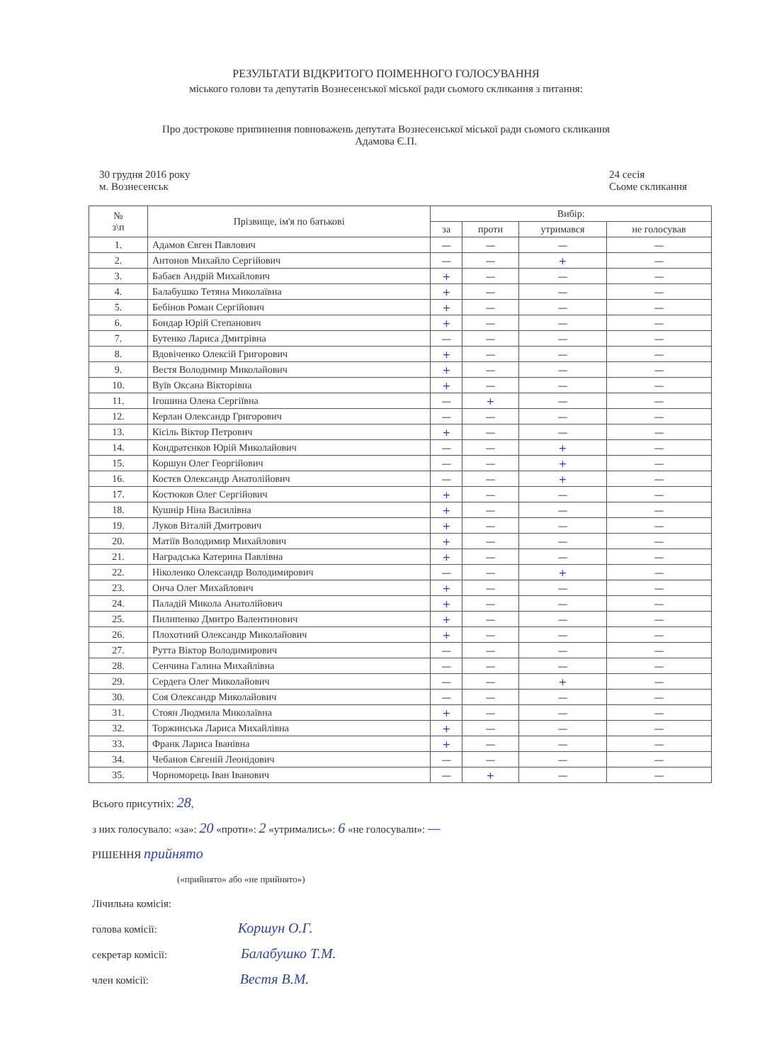РЕЗУЛЬТАТИ ВІДКРИТОГО ПОІМЕННОГО ГОЛОСУВАННЯ
міського голови та депутатів Вознесенської міської ради сьомого скликання з питання:
Про дострокове припинення повноважень депутата Вознесенської міської ради сьомого скликання
Адамова Є.П.
30 грудня 2016 року
м. Вознесенськ
24 сесія
Сьоме скликання
| № з\п | Прізвище, ім'я по батькові | Вибір: | | | |
| --- | --- | --- | --- | --- | --- |
| | | за | проти | утримався | не голосував |
| 1. | Адамов Євген Павлович | — | — | — | — |
| 2. | Антонов Михайло Сергійович | — | — | + | — |
| 3. | Бабаєв Андрій Михайлович | + | — | — | — |
| 4. | Балабушко Тетяна Миколаївна | + | — | — | — |
| 5. | Бебінов Роман Сергійович | + | — | — | — |
| 6. | Бондар Юрій Степанович | + | — | — | — |
| 7. | Бутенко Лариса Дмитрівна | — | — | — | — |
| 8. | Вдовіченко Олексій Григорович | + | — | — | — |
| 9. | Вестя Володимир Миколайович | + | — | — | — |
| 10. | Вуїв Оксана Вікторівна | + | — | — | — |
| 11. | Ігошина Олена Сергіївна | — | + | — | — |
| 12. | Керлан Олександр Григорович | — | — | — | — |
| 13. | Кісіль Віктор Петрович | + | — | — | — |
| 14. | Кондратєнков Юрій Миколайович | — | — | + | — |
| 15. | Коршун Олег Георгійович | — | — | + | — |
| 16. | Костєв Олександр Анатолійович | — | — | + | — |
| 17. | Костюков Олег Сергійович | + | — | — | — |
| 18. | Кушнір Ніна Василівна | + | — | — | — |
| 19. | Луков Віталій Дмитрович | + | — | — | — |
| 20. | Матіїв Володимир Михайлович | + | — | — | — |
| 21. | Наградська Катерина Павлівна | + | — | — | — |
| 22. | Ніколенко Олександр Володимирович | — | — | + | — |
| 23. | Онча Олег Михайлович | + | — | — | — |
| 24. | Паладій Микола Анатолійович | + | — | — | — |
| 25. | Пилипенко Дмитро Валентинович | + | — | — | — |
| 26. | Плохотний Олександр Миколайович | + | — | — | — |
| 27. | Рутта Віктор Володимирович | — | — | — | — |
| 28. | Сенчина Галина Михайлівна | — | — | — | — |
| 29. | Сердега Олег Миколайович | — | — | + | — |
| 30. | Соя Олександр Миколайович | — | — | — | — |
| 31. | Стоян Людмила Миколаївна | + | — | — | — |
| 32. | Торжинська Лариса Михайлівна | + | — | — | — |
| 33. | Франк Лариса Іванівна | + | — | — | — |
| 34. | Чебанов Євгеній Леонідович | — | — | — | — |
| 35. | Чорноморець Іван Іванович | — | + | — | — |
Всього присутніх: 28,
з них голосувало: «за»: 20 «проти»: 2 «утримались»: 6 «не голосували»: —
РІШЕННЯ прийнято
(«прийнято» або «не прийнято»)
Лічильна комісія:
голова комісії: Коршун О.Г.
секретар комісії: Балабушко Т.М.
член комісії: Вестя В.М.